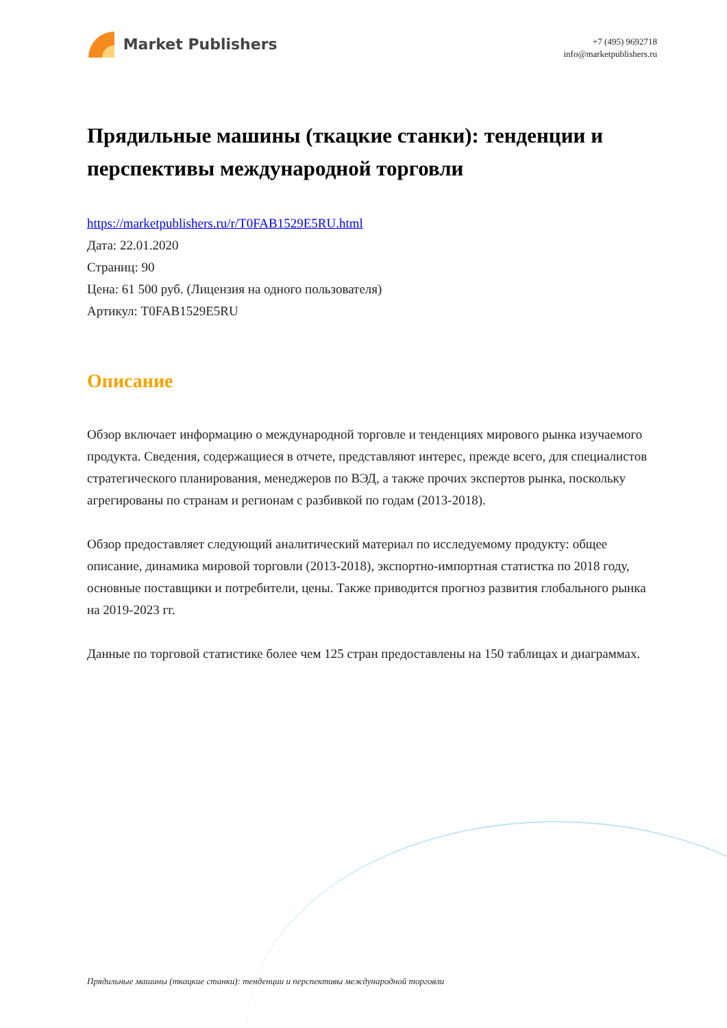Market Publishers
+7 (495) 9692718
info@marketpublishers.ru
Прядильные машины (ткацкие станки): тенденции и перспективы международной торговли
https://marketpublishers.ru/r/T0FAB1529E5RU.html
Дата: 22.01.2020
Страниц: 90
Цена: 61 500 руб. (Лицензия на одного пользователя)
Артикул: T0FAB1529E5RU
Описание
Обзор включает информацию о международной торговле и тенденциях мирового рынка изучаемого продукта. Сведения, содержащиеся в отчете, представляют интерес, прежде всего, для специалистов стратегического планирования, менеджеров по ВЭД, а также прочих экспертов рынка, поскольку агрегированы по странам и регионам с разбивкой по годам (2013-2018).
Обзор предоставляет следующий аналитический материал по исследуемому продукту: общее описание, динамика мировой торговли (2013-2018), экспортно-импортная статистка по 2018 году, основные поставщики и потребители, цены. Также приводится прогноз развития глобального рынка на 2019-2023 гг.
Данные по торговой статистике более чем 125 стран предоставлены на 150 таблицах и диаграммах.
Прядильные машины (ткацкие станки): тенденции и перспективы международной торговли